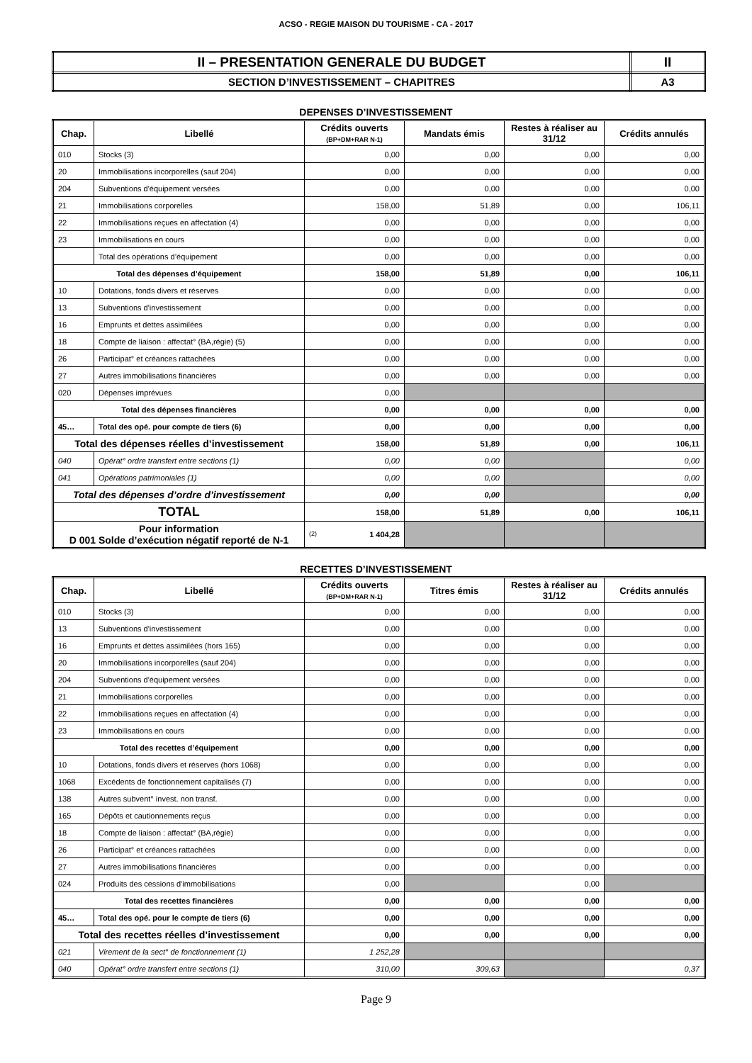ACSO - REGIE MAISON DU TOURISME - CA - 2017
| II – PRESENTATION GENERALE DU BUDGET | II |
| SECTION D’INVESTISSEMENT – CHAPITRES | A3 |
DEPENSES D’INVESTISSEMENT
| Chap. | Libellé | Crédits ouverts (BP+DM+RAR N-1) | Mandats émis | Restes à réaliser au 31/12 | Crédits annulés |
| --- | --- | --- | --- | --- | --- |
| 010 | Stocks (3) | 0,00 | 0,00 | 0,00 | 0,00 |
| 20 | Immobilisations incorporelles (sauf 204) | 0,00 | 0,00 | 0,00 | 0,00 |
| 204 | Subventions d'équipement versées | 0,00 | 0,00 | 0,00 | 0,00 |
| 21 | Immobilisations corporelles | 158,00 | 51,89 | 0,00 | 106,11 |
| 22 | Immobilisations reçues en affectation (4) | 0,00 | 0,00 | 0,00 | 0,00 |
| 23 | Immobilisations en cours | 0,00 | 0,00 | 0,00 | 0,00 |
| | Total des opérations d’équipement | 0,00 | 0,00 | 0,00 | 0,00 |
| Total des dépenses d’équipement | | 158,00 | 51,89 | 0,00 | 106,11 |
| 10 | Dotations, fonds divers et réserves | 0,00 | 0,00 | 0,00 | 0,00 |
| 13 | Subventions d'investissement | 0,00 | 0,00 | 0,00 | 0,00 |
| 16 | Emprunts et dettes assimilées | 0,00 | 0,00 | 0,00 | 0,00 |
| 18 | Compte de liaison : affectat° (BA,régie) (5) | 0,00 | 0,00 | 0,00 | 0,00 |
| 26 | Participat° et créances rattachées | 0,00 | 0,00 | 0,00 | 0,00 |
| 27 | Autres immobilisations financières | 0,00 | 0,00 | 0,00 | 0,00 |
| 020 | Dépenses imprévues | 0,00 | | | |
| Total des dépenses financières | | 0,00 | 0,00 | 0,00 | 0,00 |
| 45… | Total des opé. pour compte de tiers (6) | 0,00 | 0,00 | 0,00 | 0,00 |
| Total des dépenses réelles d’investissement | | 158,00 | 51,89 | 0,00 | 106,11 |
| 040 | Opérat° ordre transfert entre sections (1) | 0,00 | 0,00 | | 0,00 |
| 041 | Opérations patrimoniales (1) | 0,00 | 0,00 | | 0,00 |
| Total des dépenses d’ordre d’investissement | | 0,00 | 0,00 | | 0,00 |
| TOTAL | | 158,00 | 51,89 | 0,00 | 106,11 |
| Pour information D 001 Solde d’exécution négatif reporté de N-1 | | (2) 1 404,28 | | | |
RECETTES D’INVESTISSEMENT
| Chap. | Libellé | Crédits ouverts (BP+DM+RAR N-1) | Titres émis | Restes à réaliser au 31/12 | Crédits annulés |
| --- | --- | --- | --- | --- | --- |
| 010 | Stocks (3) | 0,00 | 0,00 | 0,00 | 0,00 |
| 13 | Subventions d'investissement | 0,00 | 0,00 | 0,00 | 0,00 |
| 16 | Emprunts et dettes assimilées (hors 165) | 0,00 | 0,00 | 0,00 | 0,00 |
| 20 | Immobilisations incorporelles (sauf 204) | 0,00 | 0,00 | 0,00 | 0,00 |
| 204 | Subventions d'équipement versées | 0,00 | 0,00 | 0,00 | 0,00 |
| 21 | Immobilisations corporelles | 0,00 | 0,00 | 0,00 | 0,00 |
| 22 | Immobilisations reçues en affectation (4) | 0,00 | 0,00 | 0,00 | 0,00 |
| 23 | Immobilisations en cours | 0,00 | 0,00 | 0,00 | 0,00 |
| Total des recettes d’équipement | | 0,00 | 0,00 | 0,00 | 0,00 |
| 10 | Dotations, fonds divers et réserves (hors 1068) | 0,00 | 0,00 | 0,00 | 0,00 |
| 1068 | Excédents de fonctionnement capitalisés (7) | 0,00 | 0,00 | 0,00 | 0,00 |
| 138 | Autres subvent° invest. non transf. | 0,00 | 0,00 | 0,00 | 0,00 |
| 165 | Dépôts et cautionnements reçus | 0,00 | 0,00 | 0,00 | 0,00 |
| 18 | Compte de liaison : affectat° (BA,régie) | 0,00 | 0,00 | 0,00 | 0,00 |
| 26 | Participat° et créances rattachées | 0,00 | 0,00 | 0,00 | 0,00 |
| 27 | Autres immobilisations financières | 0,00 | 0,00 | 0,00 | 0,00 |
| 024 | Produits des cessions d'immobilisations | 0,00 | | 0,00 | |
| Total des recettes financières | | 0,00 | 0,00 | 0,00 | 0,00 |
| 45… | Total des opé. pour le compte de tiers (6) | 0,00 | 0,00 | 0,00 | 0,00 |
| Total des recettes réelles d’investissement | | 0,00 | 0,00 | 0,00 | 0,00 |
| 021 | Virement de la sect° de fonctionnement (1) | 1 252,28 | | | |
| 040 | Opérat° ordre transfert entre sections (1) | 310,00 | 309,63 | | 0,37 |
Page 9